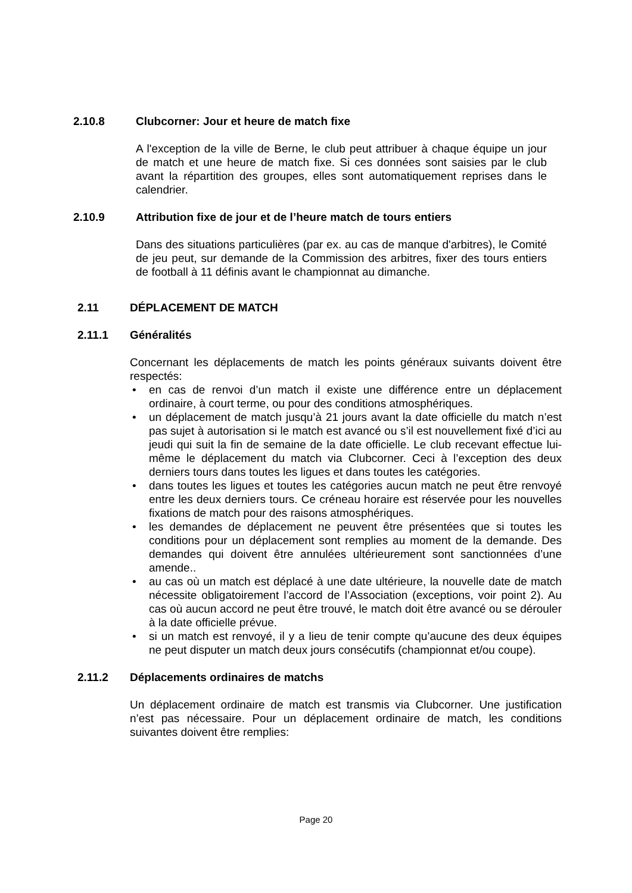2.10.8 Clubcorner: Jour et heure de match fixe
A l'exception de la ville de Berne, le club peut attribuer à chaque équipe un jour de match et une heure de match fixe. Si ces données sont saisies par le club avant la répartition des groupes, elles sont automatiquement reprises dans le calendrier.
2.10.9 Attribution fixe de jour et de l’heure match de tours entiers
Dans des situations particulières (par ex. au cas de manque d'arbitres), le Comité de jeu peut, sur demande de la Commission des arbitres, fixer des tours entiers de football à 11 définis avant le championnat au dimanche.
2.11 DÉPLACEMENT DE MATCH
2.11.1 Généralités
Concernant les déplacements de match les points généraux suivants doivent être respectés:
• en cas de renvoi d’un match il existe une différence entre un déplacement ordinaire, à court terme, ou pour des conditions atmosphériques.
• un déplacement de match jusqu’à 21 jours avant la date officielle du match n’est pas sujet à autorisation si le match est avancé ou s’il est nouvellement fixé d’ici au jeudi qui suit la fin de semaine de la date officielle. Le club recevant effectue lui-même le déplacement du match via Clubcorner. Ceci à l’exception des deux derniers tours dans toutes les ligues et dans toutes les catégories.
• dans toutes les ligues et toutes les catégories aucun match ne peut être renvoyé entre les deux derniers tours. Ce créneau horaire est réservée pour les nouvelles fixations de match pour des raisons atmosphériques.
• les demandes de déplacement ne peuvent être présentées que si toutes les conditions pour un déplacement sont remplies au moment de la demande. Des demandes qui doivent être annulées ultérieurement sont sanctionnées d’une amende..
• au cas où un match est déplacé à une date ultérieure, la nouvelle date de match nécessite obligatoirement l’accord de l’Association (exceptions, voir point 2). Au cas où aucun accord ne peut être trouvé, le match doit être avancé ou se dérouler à la date officielle prévue.
• si un match est renvoyé, il y a lieu de tenir compte qu’aucune des deux équipes ne peut disputer un match deux jours consécutifs (championnat et/ou coupe).
2.11.2 Déplacements ordinaires de matchs
Un déplacement ordinaire de match est transmis via Clubcorner. Une justification n’est pas nécessaire. Pour un déplacement ordinaire de match, les conditions suivantes doivent être remplies:
Page 20